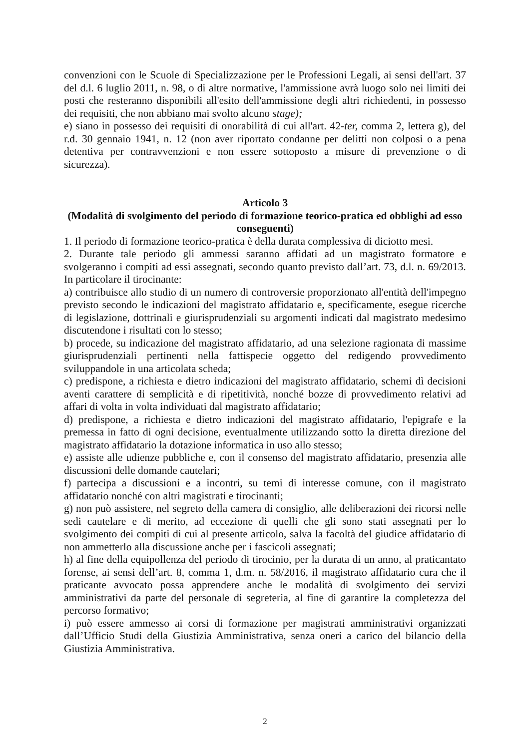convenzioni con le Scuole di Specializzazione per le Professioni Legali, ai sensi dell'art. 37 del d.l. 6 luglio 2011, n. 98, o di altre normative, l'ammissione avrà luogo solo nei limiti dei posti che resteranno disponibili all'esito dell'ammissione degli altri richiedenti, in possesso dei requisiti, che non abbiano mai svolto alcuno stage);
e) siano in possesso dei requisiti di onorabilità di cui all'art. 42-ter, comma 2, lettera g), del r.d. 30 gennaio 1941, n. 12 (non aver riportato condanne per delitti non colposi o a pena detentiva per contravvenzioni e non essere sottoposto a misure di prevenzione o di sicurezza).
Articolo 3
(Modalità di svolgimento del periodo di formazione teorico-pratica ed obblighi ad esso conseguenti)
1. Il periodo di formazione teorico-pratica è della durata complessiva di diciotto mesi.
2. Durante tale periodo gli ammessi saranno affidati ad un magistrato formatore e svolgeranno i compiti ad essi assegnati, secondo quanto previsto dall’art. 73, d.l. n. 69/2013. In particolare il tirocinante:
a) contribuisce allo studio di un numero di controversie proporzionato all'entità dell'impegno previsto secondo le indicazioni del magistrato affidatario e, specificamente, esegue ricerche di legislazione, dottrinali e giurisprudenziali su argomenti indicati dal magistrato medesimo discutendone i risultati con lo stesso;
b) procede, su indicazione del magistrato affidatario, ad una selezione ragionata di massime giurisprudenziali pertinenti nella fattispecie oggetto del redigendo provvedimento sviluppandole in una articolata scheda;
c) predispone, a richiesta e dietro indicazioni del magistrato affidatario, schemi dì decisioni aventi carattere di semplicità e di ripetitività, nonché bozze di provvedimento relativi ad affari di volta in volta individuati dal magistrato affidatario;
d) predispone, a richiesta e dietro indicazioni del magistrato affidatario, l'epigrafe e la premessa in fatto di ogni decisione, eventualmente utilizzando sotto la diretta direzione del magistrato affidatario la dotazione informatica in uso allo stesso;
e) assiste alle udienze pubbliche e, con il consenso del magistrato affidatario, presenzia alle discussioni delle domande cautelari;
f) partecipa a discussioni e a incontri, su temi di interesse comune, con il magistrato affidatario nonché con altri magistrati e tirocinanti;
g) non può assistere, nel segreto della camera di consiglio, alle deliberazioni dei ricorsi nelle sedi cautelare e di merito, ad eccezione di quelli che gli sono stati assegnati per lo svolgimento dei compiti di cui al presente articolo, salva la facoltà del giudice affidatario di non ammetterlo alla discussione anche per i fascicoli assegnati;
h) al fine della equipollenza del periodo di tirocinio, per la durata di un anno, al praticantato forense, ai sensi dell’art. 8, comma 1, d.m. n. 58/2016, il magistrato affidatario cura che il praticante avvocato possa apprendere anche le modalità di svolgimento dei servizi amministrativi da parte del personale di segreteria, al fine di garantire la completezza del percorso formativo;
i) può essere ammesso ai corsi di formazione per magistrati amministrativi organizzati dall’Ufficio Studi della Giustizia Amministrativa, senza oneri a carico del bilancio della Giustizia Amministrativa.
2